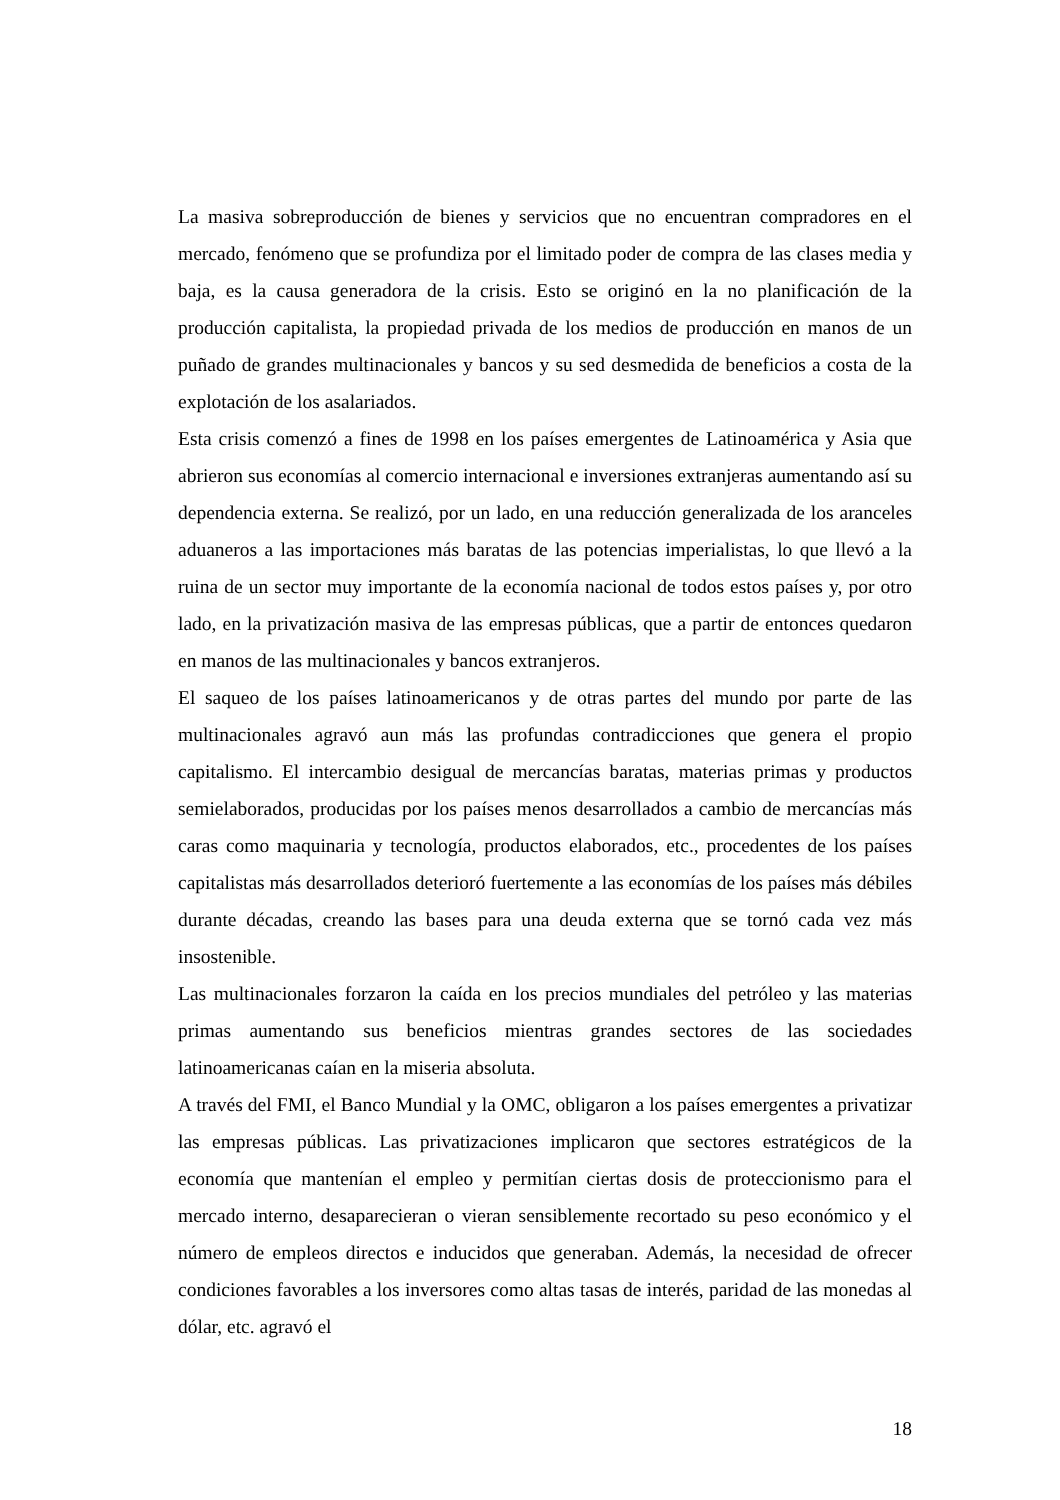La masiva sobreproducción de bienes y servicios que no encuentran compradores en el mercado, fenómeno que se profundiza por el limitado poder de compra de las clases media y baja, es la causa generadora de la crisis. Esto se originó en la no planificación de la producción capitalista, la propiedad privada de los medios de producción en manos de un puñado de grandes multinacionales y bancos y su sed desmedida de beneficios a costa de la explotación de los asalariados.
Esta crisis comenzó a fines de 1998 en los países emergentes de Latinoamérica y Asia que abrieron sus economías al comercio internacional e inversiones extranjeras aumentando así su dependencia externa. Se realizó, por un lado, en una reducción generalizada de los aranceles aduaneros a las importaciones más baratas de las potencias imperialistas, lo que llevó a la ruina de un sector muy importante de la economía nacional de todos estos países y, por otro lado, en la privatización masiva de las empresas públicas, que a partir de entonces quedaron en manos de las multinacionales y bancos extranjeros.
El saqueo de los países latinoamericanos y de otras partes del mundo por parte de las multinacionales agravó aun más las profundas contradicciones que genera el propio capitalismo. El intercambio desigual de mercancías baratas, materias primas y productos semielaborados, producidas por los países menos desarrollados a cambio de mercancías más caras como maquinaria y tecnología, productos elaborados, etc., procedentes de los países capitalistas más desarrollados deterioró fuertemente a las economías de los países más débiles durante décadas, creando las bases para una deuda externa que se tornó cada vez más insostenible.
Las multinacionales forzaron la caída en los precios mundiales del petróleo y las materias primas aumentando sus beneficios mientras grandes sectores de las sociedades latinoamericanas caían en la miseria absoluta.
A través del FMI, el Banco Mundial y la OMC, obligaron a los países emergentes a privatizar las empresas públicas. Las privatizaciones implicaron que sectores estratégicos de la economía que mantenían el empleo y permitían ciertas dosis de proteccionismo para el mercado interno, desaparecieran o vieran sensiblemente recortado su peso económico y el número de empleos directos e inducidos que generaban. Además, la necesidad de ofrecer condiciones favorables a los inversores como altas tasas de interés, paridad de las monedas al dólar, etc. agravó el
18